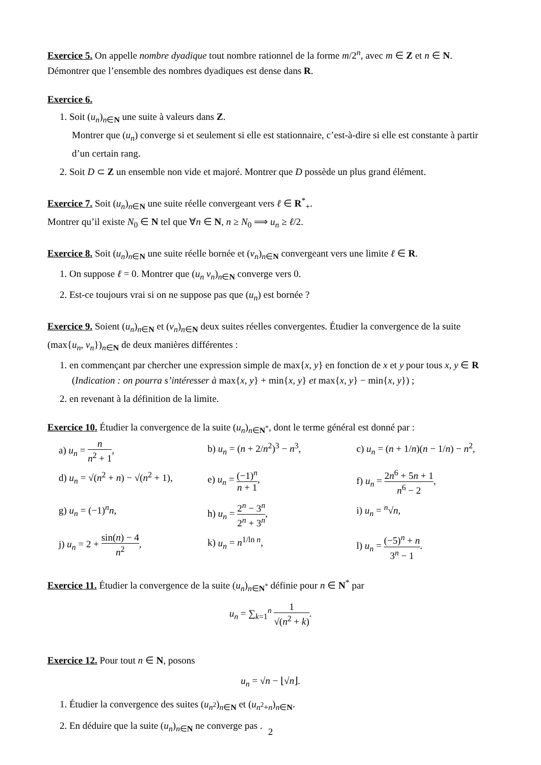Exercice 5. On appelle nombre dyadique tout nombre rationnel de la forme m/2<sup>n</sup>, avec m ∈ Z et n ∈ N. Démontrer que l’ensemble des nombres dyadiques est dense dans R.
Exercice 6.
1. Soit (u<sub>n</sub>)<sub>n∈N</sub> une suite à valeurs dans Z.
Montrer que (u<sub>n</sub>) converge si et seulement si elle est stationnaire, c’est-à-dire si elle est constante à partir d’un certain rang.
2. Soit D ⊂ Z un ensemble non vide et majoré. Montrer que D possède un plus grand élément.
Exercice 7. Soit (u<sub>n</sub>)<sub>n∈N</sub> une suite réelle convergeant vers ℓ ∈ R<sup>*</sup><sub>+</sub>.
Montrer qu’il existe N<sub>0</sub> ∈ N tel que ∀n ∈ N, n ≥ N<sub>0</sub> ⟹ u<sub>n</sub> ≥ ℓ/2.
Exercice 8. Soit (u<sub>n</sub>)<sub>n∈N</sub> une suite réelle bornée et (v<sub>n</sub>)<sub>n∈N</sub> convergeant vers une limite ℓ ∈ R.
1. On suppose ℓ = 0. Montrer que (u<sub>n</sub> v<sub>n</sub>)<sub>n∈N</sub> converge vers 0.
2. Est-ce toujours vrai si on ne suppose pas que (u<sub>n</sub>) est bornée ?
Exercice 9. Soient (u<sub>n</sub>)<sub>n∈N</sub> et (v<sub>n</sub>)<sub>n∈N</sub> deux suites réelles convergentes. Étudier la convergence de la suite (max{u<sub>n</sub>, v<sub>n</sub>})<sub>n∈N</sub> de deux manières différentes :
1. en commençant par chercher une expression simple de max{x, y} en fonction de x et y pour tous x, y ∈ R (Indication : on pourra s’intéresser à max{x, y} + min{x, y} et max{x, y} − min{x, y}) ;
2. en revenant à la définition de la limite.
Exercice 10. Étudier la convergence de la suite (u<sub>n</sub>)<sub>n∈N<sup>*</sup></sub>, dont le terme général est donné par :
a) u<sub>n</sub> = n n<sup>2</sup> + 1,
b) u<sub>n</sub> = (n + 2/n<sup>2</sup>)<sup>3</sup> − n<sup>3</sup>,
c) u<sub>n</sub> = (n + 1/n)(n − 1/n) − n<sup>2</sup>,
d) u<sub>n</sub> = √(n<sup>2</sup> + n) − √(n<sup>2</sup> + 1),
e) u<sub>n</sub> = (−1)<sup>n</sup> n + 1,
f) u<sub>n</sub> = 2n<sup>6</sup> + 5n + 1 n<sup>6</sup> − 2,
g) u<sub>n</sub> = (−1)<sup>n</sup>n,
h) u<sub>n</sub> = 2<sup>n</sup> − 3<sup>n</sup> 2<sup>n</sup> + 3<sup>n</sup>,
i) u<sub>n</sub> = <sup>n</sup>√n,
j) u<sub>n</sub> = 2 + sin(n) − 4 n<sup>2</sup>,
k) u<sub>n</sub> = n<sup>1/ln n</sup>,
l) u<sub>n</sub> = (−5)<sup>n</sup> + n 3<sup>n</sup> − 1.
Exercice 11. Étudier la convergence de la suite (u<sub>n</sub>)<sub>n∈N<sup>*</sup></sub> définie pour n ∈ N<sup>*</sup> par
u<sub>n</sub> = ∑<sub>k=1</sub><sup>n</sup> 1 √(n<sup>2</sup> + k).
Exercice 12. Pour tout n ∈ N, posons
u<sub>n</sub> = √n − ⌊√n⌋.
1. Étudier la convergence des suites (u<sub>n<sup>2</sup></sub>)<sub>n∈N</sub> et (u<sub>n<sup>2</sup>+n</sub>)<sub>n∈N</sub>.
2. En déduire que la suite (u<sub>n</sub>)<sub>n∈N</sub> ne converge pas .
2